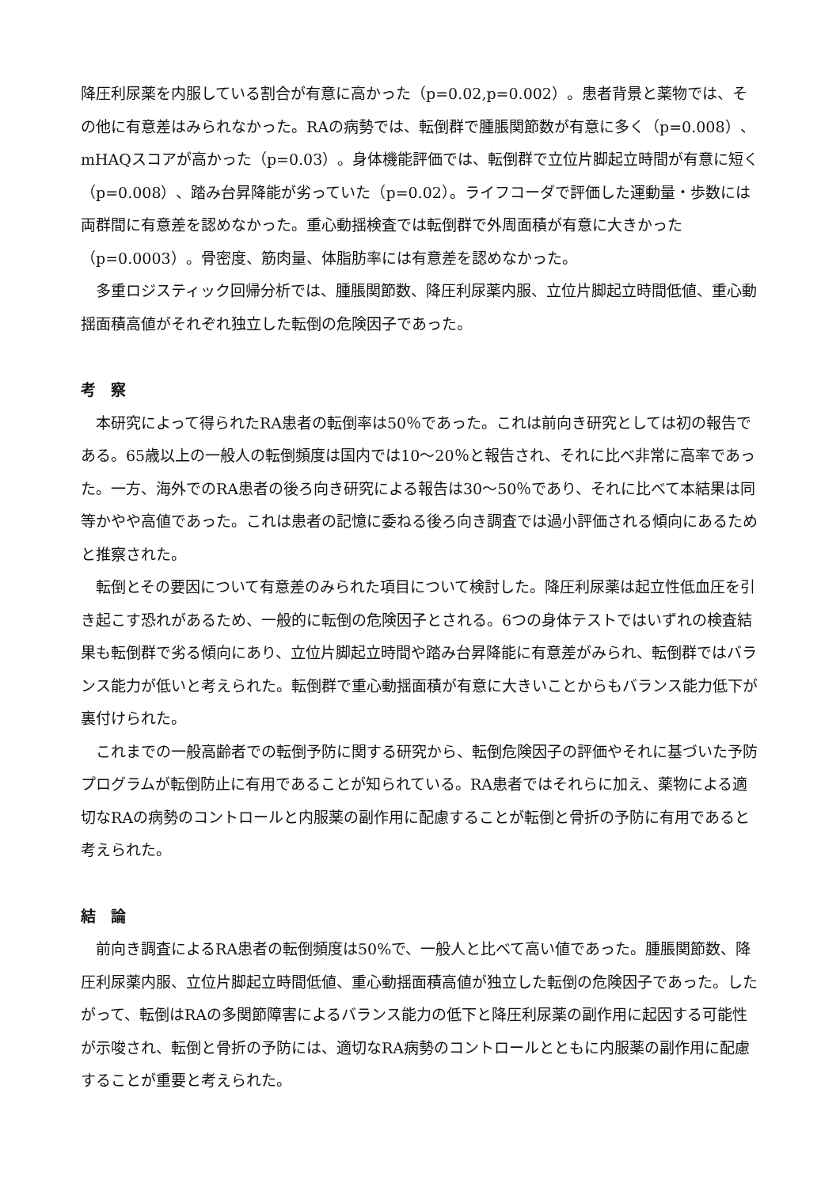降圧利尿薬を内服している割合が有意に高かった（p=0.02,p=0.002）。患者背景と薬物では、その他に有意差はみられなかった。RAの病勢では、転倒群で腫脹関節数が有意に多く（p=0.008）、mHAQスコアが高かった（p=0.03）。身体機能評価では、転倒群で立位片脚起立時間が有意に短く（p=0.008）、踏み台昇降能が劣っていた（p=0.02）。ライフコーダで評価した運動量・歩数には両群間に有意差を認めなかった。重心動揺検査では転倒群で外周面積が有意に大きかった（p=0.0003）。骨密度、筋肉量、体脂肪率には有意差を認めなかった。
　多重ロジスティック回帰分析では、腫脹関節数、降圧利尿薬内服、立位片脚起立時間低値、重心動揺面積高値がそれぞれ独立した転倒の危険因子であった。
考　察
　本研究によって得られたRA患者の転倒率は50％であった。これは前向き研究としては初の報告である。65歳以上の一般人の転倒頻度は国内では10～20％と報告され、それに比べ非常に高率であった。一方、海外でのRA患者の後ろ向き研究による報告は30～50％であり、それに比べて本結果は同等かやや高値であった。これは患者の記憶に委ねる後ろ向き調査では過小評価される傾向にあるためと推察された。
　転倒とその要因について有意差のみられた項目について検討した。降圧利尿薬は起立性低血圧を引き起こす恐れがあるため、一般的に転倒の危険因子とされる。6つの身体テストではいずれの検査結果も転倒群で劣る傾向にあり、立位片脚起立時間や踏み台昇降能に有意差がみられ、転倒群ではバランス能力が低いと考えられた。転倒群で重心動揺面積が有意に大きいことからもバランス能力低下が裏付けられた。
　これまでの一般高齢者での転倒予防に関する研究から、転倒危険因子の評価やそれに基づいた予防プログラムが転倒防止に有用であることが知られている。RA患者ではそれらに加え、薬物による適切なRAの病勢のコントロールと内服薬の副作用に配慮することが転倒と骨折の予防に有用であると考えられた。
結　論
　前向き調査によるRA患者の転倒頻度は50%で、一般人と比べて高い値であった。腫脹関節数、降圧利尿薬内服、立位片脚起立時間低値、重心動揺面積高値が独立した転倒の危険因子であった。したがって、転倒はRAの多関節障害によるバランス能力の低下と降圧利尿薬の副作用に起因する可能性が示唆され、転倒と骨折の予防には、適切なRA病勢のコントロールとともに内服薬の副作用に配慮することが重要と考えられた。